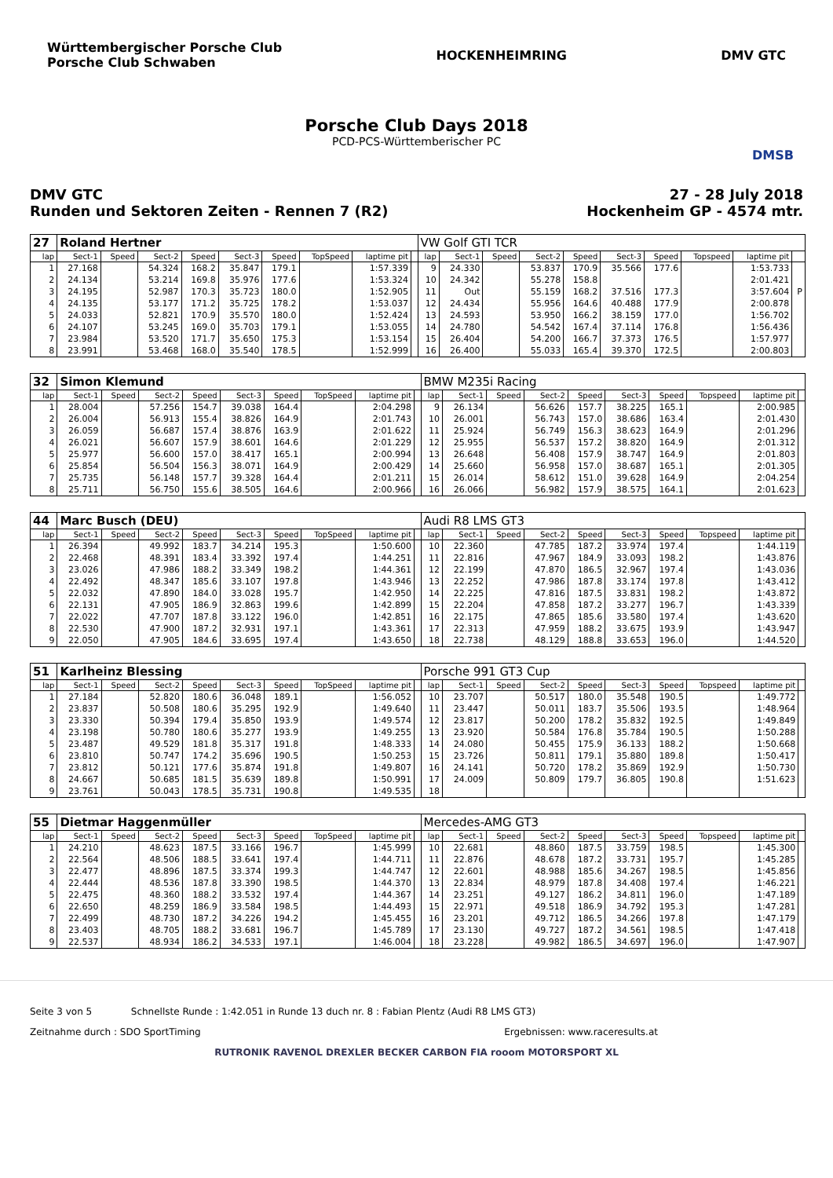Württembergischer Porsche Club
Porsche Club Schwaben
HOCKENHEIMRING DMV GTC
Porsche Club Days 2018
PCD-PCS-Württemberischer PC
DMSB
DMV GTC
Runden und Sektoren Zeiten - Rennen 7 (R2)
27 - 28 July 2018
Hockenheim GP - 4574 mtr.
| 27 | Roland Hertner | | | | | | | | | VW Golf GTI TCR | | | | | | | | | |
| lap | Sect-1 | Speed | Sect-2 | Speed | Sect-3 | Speed | TopSpeed | laptime pit | | lap | Sect-1 | Speed | Sect-2 | Speed | Sect-3 | Speed | Topspeed | laptime pit | |
| 1 | 27.168 | | 54.324 | 168.2 | 35.847 | 179.1 | | 1:57.339 | | 9 | 24.330 | | 53.837 | 170.9 | 35.566 | 177.6 | | 1:53.733 | |
| 2 | 24.134 | | 53.214 | 169.8 | 35.976 | 177.6 | | 1:53.324 | | 10 | 24.342 | | 55.278 | 158.8 | | | | 2:01.421 | |
| 3 | 24.195 | | 52.987 | 170.3 | 35.723 | 180.0 | | 1:52.905 | | 11 | Out | | 55.159 | 168.2 | 37.516 | 177.3 | | 3:57.604 | P |
| 4 | 24.135 | | 53.177 | 171.2 | 35.725 | 178.2 | | 1:53.037 | | 12 | 24.434 | | 55.956 | 164.6 | 40.488 | 177.9 | | 2:00.878 | |
| 5 | 24.033 | | 52.821 | 170.9 | 35.570 | 180.0 | | 1:52.424 | | 13 | 24.593 | | 53.950 | 166.2 | 38.159 | 177.0 | | 1:56.702 | |
| 6 | 24.107 | | 53.245 | 169.0 | 35.703 | 179.1 | | 1:53.055 | | 14 | 24.780 | | 54.542 | 167.4 | 37.114 | 176.8 | | 1:56.436 | |
| 7 | 23.984 | | 53.520 | 171.7 | 35.650 | 175.3 | | 1:53.154 | | 15 | 26.404 | | 54.200 | 166.7 | 37.373 | 176.5 | | 1:57.977 | |
| 8 | 23.991 | | 53.468 | 168.0 | 35.540 | 178.5 | | 1:52.999 | | 16 | 26.400 | | 55.033 | 165.4 | 39.370 | 172.5 | | 2:00.803 | |
| 32 | Simon Klemund | | | | | | | | | BMW M235i Racing | | | | | | | | | |
| lap | Sect-1 | Speed | Sect-2 | Speed | Sect-3 | Speed | TopSpeed | laptime pit | | lap | Sect-1 | Speed | Sect-2 | Speed | Sect-3 | Speed | Topspeed | laptime pit | |
| 1 | 28.004 | | 57.256 | 154.7 | 39.038 | 164.4 | | 2:04.298 | | 9 | 26.134 | | 56.626 | 157.7 | 38.225 | 165.1 | | 2:00.985 | |
| 2 | 26.004 | | 56.913 | 155.4 | 38.826 | 164.9 | | 2:01.743 | | 10 | 26.001 | | 56.743 | 157.0 | 38.686 | 163.4 | | 2:01.430 | |
| 3 | 26.059 | | 56.687 | 157.4 | 38.876 | 163.9 | | 2:01.622 | | 11 | 25.924 | | 56.749 | 156.3 | 38.623 | 164.9 | | 2:01.296 | |
| 4 | 26.021 | | 56.607 | 157.9 | 38.601 | 164.6 | | 2:01.229 | | 12 | 25.955 | | 56.537 | 157.2 | 38.820 | 164.9 | | 2:01.312 | |
| 5 | 25.977 | | 56.600 | 157.0 | 38.417 | 165.1 | | 2:00.994 | | 13 | 26.648 | | 56.408 | 157.9 | 38.747 | 164.9 | | 2:01.803 | |
| 6 | 25.854 | | 56.504 | 156.3 | 38.071 | 164.9 | | 2:00.429 | | 14 | 25.660 | | 56.958 | 157.0 | 38.687 | 165.1 | | 2:01.305 | |
| 7 | 25.735 | | 56.148 | 157.7 | 39.328 | 164.4 | | 2:01.211 | | 15 | 26.014 | | 58.612 | 151.0 | 39.628 | 164.9 | | 2:04.254 | |
| 8 | 25.711 | | 56.750 | 155.6 | 38.505 | 164.6 | | 2:00.966 | | 16 | 26.066 | | 56.982 | 157.9 | 38.575 | 164.1 | | 2:01.623 | |
| 44 | Marc Busch (DEU) | | | | | | | | | Audi R8 LMS GT3 | | | | | | | | | |
| lap | Sect-1 | Speed | Sect-2 | Speed | Sect-3 | Speed | TopSpeed | laptime pit | | lap | Sect-1 | Speed | Sect-2 | Speed | Sect-3 | Speed | Topspeed | laptime pit | |
| 1 | 26.394 | | 49.992 | 183.7 | 34.214 | 195.3 | | 1:50.600 | | 10 | 22.360 | | 47.785 | 187.2 | 33.974 | 197.4 | | 1:44.119 | |
| 2 | 22.468 | | 48.391 | 183.4 | 33.392 | 197.4 | | 1:44.251 | | 11 | 22.816 | | 47.967 | 184.9 | 33.093 | 198.2 | | 1:43.876 | |
| 3 | 23.026 | | 47.986 | 188.2 | 33.349 | 198.2 | | 1:44.361 | | 12 | 22.199 | | 47.870 | 186.5 | 32.967 | 197.4 | | 1:43.036 | |
| 4 | 22.492 | | 48.347 | 185.6 | 33.107 | 197.8 | | 1:43.946 | | 13 | 22.252 | | 47.986 | 187.8 | 33.174 | 197.8 | | 1:43.412 | |
| 5 | 22.032 | | 47.890 | 184.0 | 33.028 | 195.7 | | 1:42.950 | | 14 | 22.225 | | 47.816 | 187.5 | 33.831 | 198.2 | | 1:43.872 | |
| 6 | 22.131 | | 47.905 | 186.9 | 32.863 | 199.6 | | 1:42.899 | | 15 | 22.204 | | 47.858 | 187.2 | 33.277 | 196.7 | | 1:43.339 | |
| 7 | 22.022 | | 47.707 | 187.8 | 33.122 | 196.0 | | 1:42.851 | | 16 | 22.175 | | 47.865 | 185.6 | 33.580 | 197.4 | | 1:43.620 | |
| 8 | 22.530 | | 47.900 | 187.2 | 32.931 | 197.1 | | 1:43.361 | | 17 | 22.313 | | 47.959 | 188.2 | 33.675 | 193.9 | | 1:43.947 | |
| 9 | 22.050 | | 47.905 | 184.6 | 33.695 | 197.4 | | 1:43.650 | | 18 | 22.738 | | 48.129 | 188.8 | 33.653 | 196.0 | | 1:44.520 | |
| 51 | Karlheinz Blessing | | | | | | | | | Porsche 991 GT3 Cup | | | | | | | | | |
| lap | Sect-1 | Speed | Sect-2 | Speed | Sect-3 | Speed | TopSpeed | laptime pit | | lap | Sect-1 | Speed | Sect-2 | Speed | Sect-3 | Speed | Topspeed | laptime pit | |
| 1 | 27.184 | | 52.820 | 180.6 | 36.048 | 189.1 | | 1:56.052 | | 10 | 23.707 | | 50.517 | 180.0 | 35.548 | 190.5 | | 1:49.772 | |
| 2 | 23.837 | | 50.508 | 180.6 | 35.295 | 192.9 | | 1:49.640 | | 11 | 23.447 | | 50.011 | 183.7 | 35.506 | 193.5 | | 1:48.964 | |
| 3 | 23.330 | | 50.394 | 179.4 | 35.850 | 193.9 | | 1:49.574 | | 12 | 23.817 | | 50.200 | 178.2 | 35.832 | 192.5 | | 1:49.849 | |
| 4 | 23.198 | | 50.780 | 180.6 | 35.277 | 193.9 | | 1:49.255 | | 13 | 23.920 | | 50.584 | 176.8 | 35.784 | 190.5 | | 1:50.288 | |
| 5 | 23.487 | | 49.529 | 181.8 | 35.317 | 191.8 | | 1:48.333 | | 14 | 24.080 | | 50.455 | 175.9 | 36.133 | 188.2 | | 1:50.668 | |
| 6 | 23.810 | | 50.747 | 174.2 | 35.696 | 190.5 | | 1:50.253 | | 15 | 23.726 | | 50.811 | 179.1 | 35.880 | 189.8 | | 1:50.417 | |
| 7 | 23.812 | | 50.121 | 177.6 | 35.874 | 191.8 | | 1:49.807 | | 16 | 24.141 | | 50.720 | 178.2 | 35.869 | 192.9 | | 1:50.730 | |
| 8 | 24.667 | | 50.685 | 181.5 | 35.639 | 189.8 | | 1:50.991 | | 17 | 24.009 | | 50.809 | 179.7 | 36.805 | 190.8 | | 1:51.623 | |
| 9 | 23.761 | | 50.043 | 178.5 | 35.731 | 190.8 | | 1:49.535 | | 18 | | | | | | | | | |
| 55 | Dietmar Haggenmüller | | | | | | | | | Mercedes-AMG GT3 | | | | | | | | | |
| lap | Sect-1 | Speed | Sect-2 | Speed | Sect-3 | Speed | TopSpeed | laptime pit | | lap | Sect-1 | Speed | Sect-2 | Speed | Sect-3 | Speed | Topspeed | laptime pit | |
| 1 | 24.210 | | 48.623 | 187.5 | 33.166 | 196.7 | | 1:45.999 | | 10 | 22.681 | | 48.860 | 187.5 | 33.759 | 198.5 | | 1:45.300 | |
| 2 | 22.564 | | 48.506 | 188.5 | 33.641 | 197.4 | | 1:44.711 | | 11 | 22.876 | | 48.678 | 187.2 | 33.731 | 195.7 | | 1:45.285 | |
| 3 | 22.477 | | 48.896 | 187.5 | 33.374 | 199.3 | | 1:44.747 | | 12 | 22.601 | | 48.988 | 185.6 | 34.267 | 198.5 | | 1:45.856 | |
| 4 | 22.444 | | 48.536 | 187.8 | 33.390 | 198.5 | | 1:44.370 | | 13 | 22.834 | | 48.979 | 187.8 | 34.408 | 197.4 | | 1:46.221 | |
| 5 | 22.475 | | 48.360 | 188.2 | 33.532 | 197.4 | | 1:44.367 | | 14 | 23.251 | | 49.127 | 186.2 | 34.811 | 196.0 | | 1:47.189 | |
| 6 | 22.650 | | 48.259 | 186.9 | 33.584 | 198.5 | | 1:44.493 | | 15 | 22.971 | | 49.518 | 186.9 | 34.792 | 195.3 | | 1:47.281 | |
| 7 | 22.499 | | 48.730 | 187.2 | 34.226 | 194.2 | | 1:45.455 | | 16 | 23.201 | | 49.712 | 186.5 | 34.266 | 197.8 | | 1:47.179 | |
| 8 | 23.403 | | 48.705 | 188.2 | 33.681 | 196.7 | | 1:45.789 | | 17 | 23.130 | | 49.727 | 187.2 | 34.561 | 198.5 | | 1:47.418 | |
| 9 | 22.537 | | 48.934 | 186.2 | 34.533 | 197.1 | | 1:46.004 | | 18 | 23.228 | | 49.982 | 186.5 | 34.697 | 196.0 | | 1:47.907 | |
Seite 3 von 5 Schnellste Runde : 1:42.051 in Runde 13 duch nr. 8 : Fabian Plentz (Audi R8 LMS GT3)
Zeitnahme durch : SDO SportTiming Ergebnissen: www.raceresults.at
RUTRONIK RAVENOL DREXLER BECKER CARBON FIA rooom MOTORSPORT XL